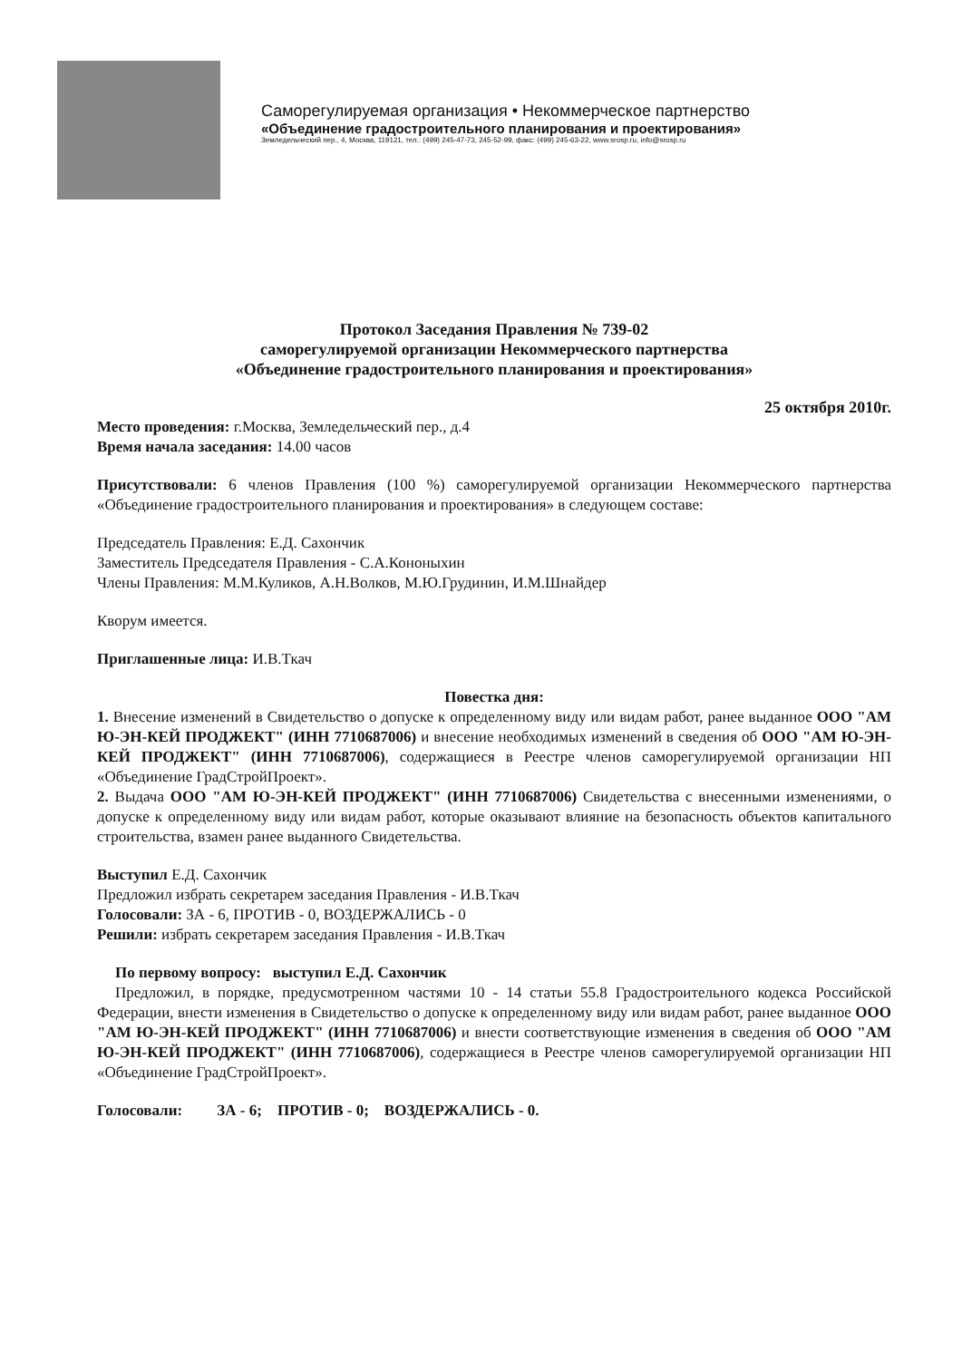Саморегулируемая организация • Некоммерческое партнерство
«Объединение градостроительного планирования и проектирования»
Земледельческий пер., 4, Москва, 119121, тел.: (499) 245-47-73, 245-52-99, факс: (499) 245-63-22, www.srosp.ru, info@srosp.ru
Протокол Заседания Правления № 739-02
саморегулируемой организации Некоммерческого партнерства
«Объединение градостроительного планирования и проектирования»
25 октября 2010г.
Место проведения: г.Москва, Земледельческий пер., д.4
Время начала заседания: 14.00 часов
Присутствовали: 6 членов Правления (100 %) саморегулируемой организации Некоммерческого партнерства «Объединение градостроительного планирования и проектирования» в следующем составе:
Председатель Правления: Е.Д. Сахончик
Заместитель Председателя Правления - С.А.Кононыхин
Члены Правления: М.М.Куликов, А.Н.Волков, М.Ю.Грудинин, И.М.Шнайдер
Кворум имеется.
Приглашенные лица: И.В.Ткач
Повестка дня:
1. Внесение изменений в Свидетельство о допуске к определенному виду или видам работ, ранее выданное ООО "АМ Ю-ЭН-КЕЙ ПРОДЖЕКТ" (ИНН 7710687006) и внесение необходимых изменений в сведения об ООО "АМ Ю-ЭН-КЕЙ ПРОДЖЕКТ" (ИНН 7710687006), содержащиеся в Реестре членов саморегулируемой организации НП «Объединение ГрадСтройПроект».
2. Выдача ООО "АМ Ю-ЭН-КЕЙ ПРОДЖЕКТ" (ИНН 7710687006) Свидетельства с внесенными изменениями, о допуске к определенному виду или видам работ, которые оказывают влияние на безопасность объектов капитального строительства, взамен ранее выданного Свидетельства.
Выступил Е.Д. Сахончик
Предложил избрать секретарем заседания Правления - И.В.Ткач
Голосовали: ЗА - 6, ПРОТИВ - 0, ВОЗДЕРЖАЛИСЬ - 0
Решили: избрать секретарем заседания Правления - И.В.Ткач
По первому вопросу: выступил Е.Д. Сахончик
Предложил, в порядке, предусмотренном частями 10 - 14 статьи 55.8 Градостроительного кодекса Российской Федерации, внести изменения в Свидетельство о допуске к определенному виду или видам работ, ранее выданное ООО "АМ Ю-ЭН-КЕЙ ПРОДЖЕКТ" (ИНН 7710687006) и внести соответствующие изменения в сведения об ООО "АМ Ю-ЭН-КЕЙ ПРОДЖЕКТ" (ИНН 7710687006), содержащиеся в Реестре членов саморегулируемой организации НП «Объединение ГрадСтройПроект».
Голосовали: ЗА - 6; ПРОТИВ - 0; ВОЗДЕРЖАЛИСЬ - 0.